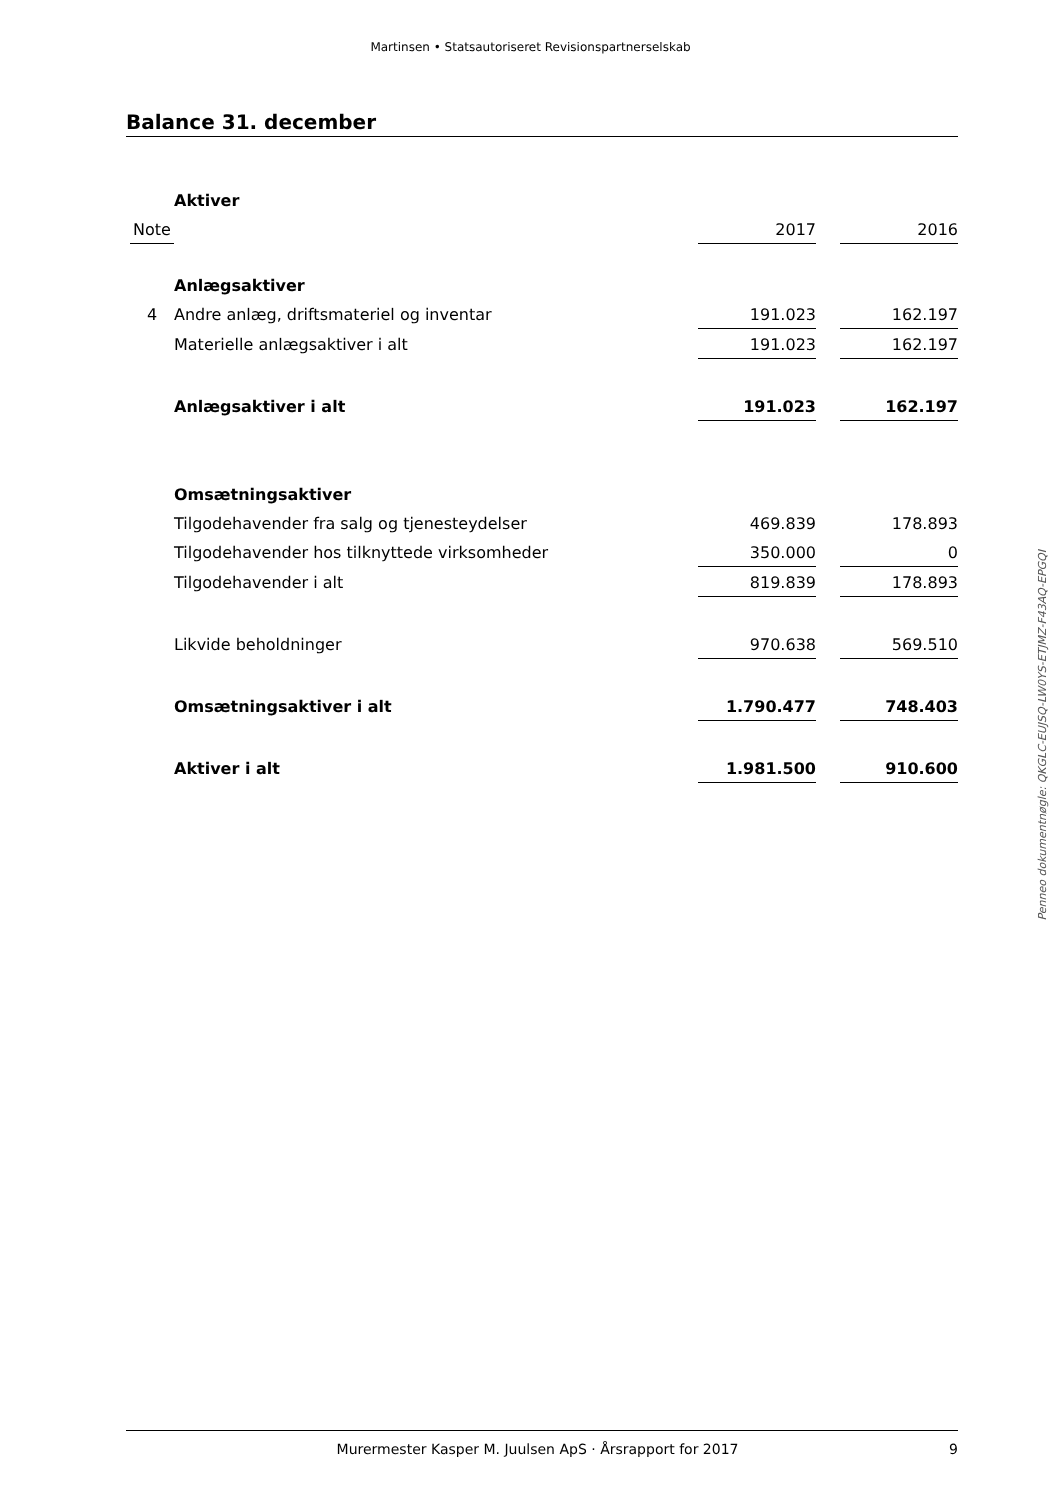Martinsen • Statsautoriseret Revisionspartnerselskab
Balance 31. december
| | Aktiver | | | |
| Note | | 2017 | | 2016 |
| | Anlægsaktiver | | | |
| 4 | Andre anlæg, driftsmateriel og inventar | 191.023 | | 162.197 |
| | Materielle anlægsaktiver i alt | 191.023 | | 162.197 |
| | Anlægsaktiver i alt | 191.023 | | 162.197 |
| | Omsætningsaktiver | | | |
| | Tilgodehavender fra salg og tjenesteydelser | 469.839 | | 178.893 |
| | Tilgodehavender hos tilknyttede virksomheder | 350.000 | | 0 |
| | Tilgodehavender i alt | 819.839 | | 178.893 |
| | Likvide beholdninger | 970.638 | | 569.510 |
| | Omsætningsaktiver i alt | 1.790.477 | | 748.403 |
| | Aktiver i alt | 1.981.500 | | 910.600 |
Penneo dokumentnøgle: QKGLC-EUJSQ-LW0YS-ETJMZ-F43AQ-EPGQI
Murermester Kasper M. Juulsen ApS · Årsrapport for 2017 9